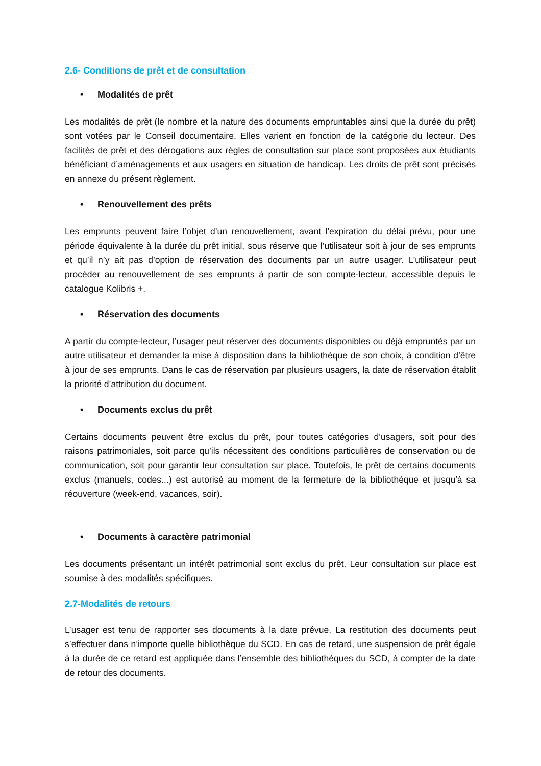2.6- Conditions de prêt et de consultation
• Modalités de prêt
Les modalités de prêt (le nombre et la nature des documents empruntables ainsi que la durée du prêt) sont votées par le Conseil documentaire. Elles varient en fonction de la catégorie du lecteur. Des facilités de prêt et des dérogations aux règles de consultation sur place sont proposées aux étudiants bénéficiant d’aménagements et aux usagers en situation de handicap. Les droits de prêt sont précisés en annexe du présent règlement.
• Renouvellement des prêts
Les emprunts peuvent faire l’objet d’un renouvellement, avant l’expiration du délai prévu, pour une période équivalente à la durée du prêt initial, sous réserve que l’utilisateur soit à jour de ses emprunts et qu’il n’y ait pas d’option de réservation des documents par un autre usager. L’utilisateur peut procéder au renouvellement de ses emprunts à partir de son compte-lecteur, accessible depuis le catalogue Kolibris +.
• Réservation des documents
A partir du compte-lecteur, l’usager peut réserver des documents disponibles ou déjà empruntés par un autre utilisateur et demander la mise à disposition dans la bibliothèque de son choix, à condition d’être à jour de ses emprunts. Dans le cas de réservation par plusieurs usagers, la date de réservation établit la priorité d’attribution du document.
• Documents exclus du prêt
Certains documents peuvent être exclus du prêt, pour toutes catégories d’usagers, soit pour des raisons patrimoniales, soit parce qu’ils nécessitent des conditions particulières de conservation ou de communication, soit pour garantir leur consultation sur place. Toutefois, le prêt de certains documents exclus (manuels, codes...) est autorisé au moment de la fermeture de la bibliothèque et jusqu'à sa réouverture (week-end, vacances, soir).
• Documents à caractère patrimonial
Les documents présentant un intérêt patrimonial sont exclus du prêt. Leur consultation sur place est soumise à des modalités spécifiques.
2.7-Modalités de retours
L’usager est tenu de rapporter ses documents à la date prévue. La restitution des documents peut s’effectuer dans n’importe quelle bibliothèque du SCD. En cas de retard, une suspension de prêt égale à la durée de ce retard est appliquée dans l’ensemble des bibliothèques du SCD, à compter de la date de retour des documents.